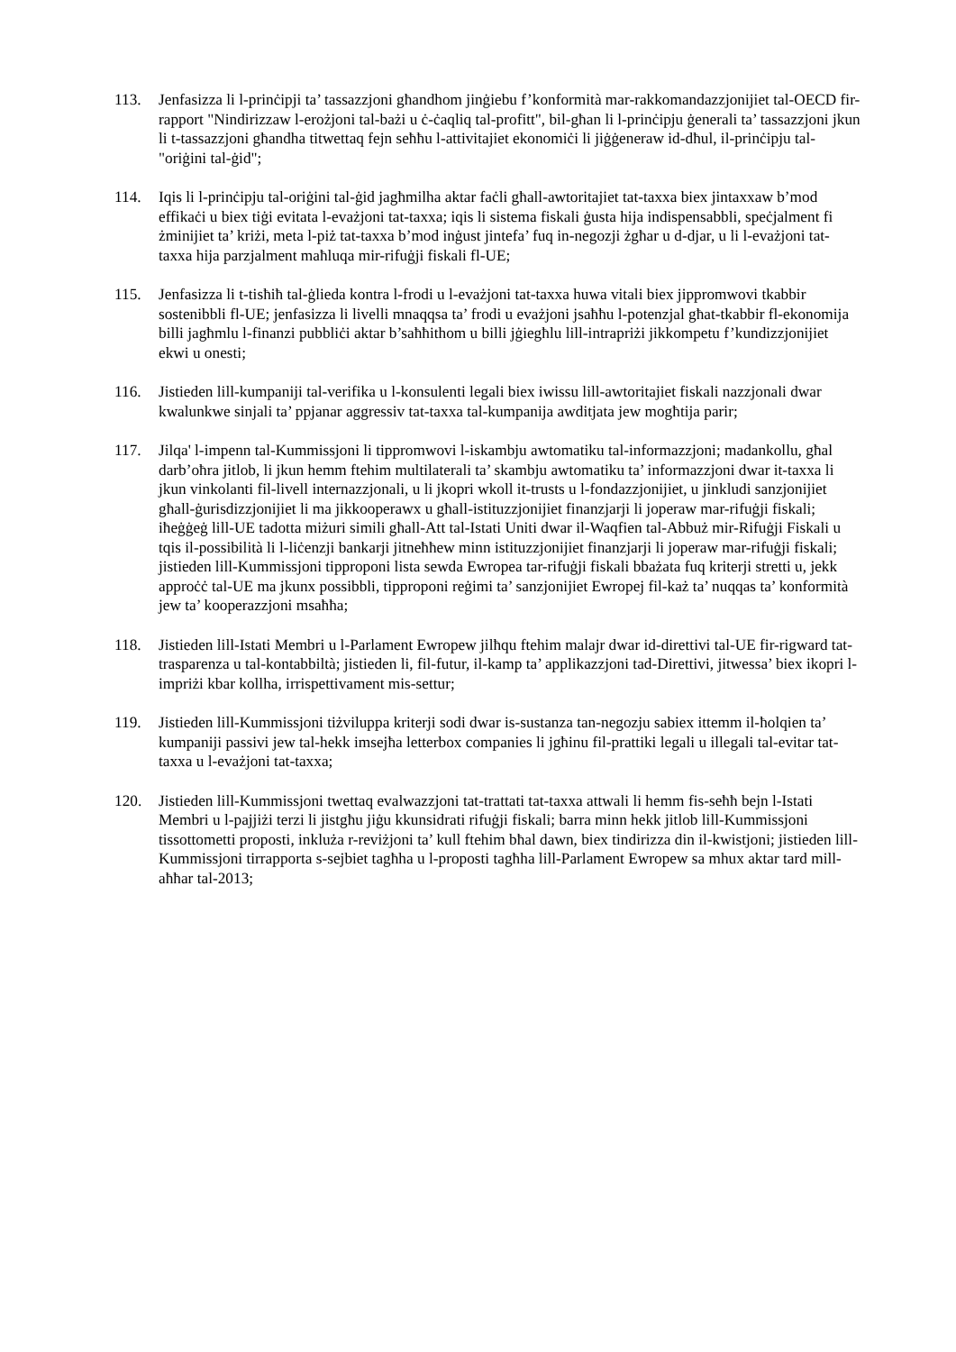113. Jenfasizza li l-prinċipji ta’ tassazzjoni għandhom jinġiebu f’konformità mar-rakkomandazzjonijiet tal-OECD fir-rapport "Nindirizzaw l-erożjoni tal-bażi u ċ-ċaqliq tal-profitt", bil-għan li l-prinċipju ġenerali ta’ tassazzjoni jkun li t-tassazzjoni għandha titwettaq fejn seħħu l-attivitajiet ekonomiċi li jiġġeneraw id-dħul, il-prinċipju tal-"oriġini tal-ġid";
114. Iqis li l-prinċipju tal-oriġini tal-ġid jagħmilha aktar faċli għall-awtoritajiet tat-taxxa biex jintaxxaw b’mod effikaċi u biex tiġi evitata l-evażjoni tat-taxxa; iqis li sistema fiskali ġusta hija indispensabbli, speċjalment fi żminijiet ta’ kriżi, meta l-piż tat-taxxa b’mod inġust jintefa’ fuq in-negozji żgħar u d-djar, u li l-evażjoni tat-taxxa hija parzjalment maħluqa mir-rifuġji fiskali fl-UE;
115. Jenfasizza li t-tisħiħ tal-ġlieda kontra l-frodi u l-evażjoni tat-taxxa huwa vitali biex jippromwovi tkabbir sostenibbli fl-UE; jenfasizza li livelli mnaqqsa ta’ frodi u evażjoni jsaħħu l-potenzjal għat-tkabbir fl-ekonomija billi jagħmlu l-finanzi pubbliċi aktar b’saħħithom u billi jġiegħlu lill-intrapriżi jikkompetu f’kundizzjonijiet ekwi u onesti;
116. Jistieden lill-kumpaniji tal-verifika u l-konsulenti legali biex iwissu lill-awtoritajiet fiskali nazzjonali dwar kwalunkwe sinjali ta’ ppjanar aggressiv tat-taxxa tal-kumpanija awditjata jew mogħtija parir;
117. Jilqa' l-impenn tal-Kummissjoni li tippromwovi l-iskambju awtomatiku tal-informazzjoni; madankollu, għal darb’oħra jitlob, li jkun hemm ftehim multilaterali ta’ skambju awtomatiku ta’ informazzjoni dwar it-taxxa li jkun vinkolanti fil-livell internazzjonali, u li jkopri wkoll it-trusts u l-fondazzjonijiet, u jinkludi sanzjonijiet għall-ġurisdizzjonijiet li ma jikkooperawx u għall-istituzzjonijiet finanzjarji li joperaw mar-rifuġji fiskali; iħeġġeġ lill-UE tadotta miżuri simili għall-Att tal-Istati Uniti dwar il-Waqfien tal-Abbuż mir-Rifuġji Fiskali u tqis il-possibilità li l-liċenzji bankarji jitneħħew minn istituzzjonijiet finanzjarji li joperaw mar-rifuġji fiskali; jistieden lill-Kummissjoni tipproponi lista sewda Ewropea tar-rifuġji fiskali bbażata fuq kriterji stretti u, jekk approċċ tal-UE ma jkunx possibbli, tipproponi reġimi ta’ sanzjonijiet Ewropej fil-każ ta’ nuqqas ta’ konformità jew ta’ kooperazzjoni msaħħa;
118. Jistieden lill-Istati Membri u l-Parlament Ewropew jilħqu ftehim malajr dwar id-direttivi tal-UE fir-rigward tat-trasparenza u tal-kontabbiltà; jistieden li, fil-futur, il-kamp ta’ applikazzjoni tad-Direttivi, jitwessa’ biex ikopri l-impriżi kbar kollha, irrispettivament mis-settur;
119. Jistieden lill-Kummissjoni tiżviluppa kriterji sodi dwar is-sustanza tan-negozju sabiex ittemm il-ħolqien ta’ kumpaniji passivi jew tal-hekk imsejħa letterbox companies li jgħinu fil-prattiki legali u illegali tal-evitar tat-taxxa u l-evażjoni tat-taxxa;
120. Jistieden lill-Kummissjoni twettaq evalwazzjoni tat-trattati tat-taxxa attwali li hemm fis-seħħ bejn l-Istati Membri u l-pajjiżi terzi li jistgħu jiġu kkunsidrati rifuġji fiskali; barra minn hekk jitlob lill-Kummissjoni tissottometti proposti, inkluża r-reviżjoni ta’ kull ftehim bħal dawn, biex tindirizza din il-kwistjoni; jistieden lill-Kummissjoni tirrapporta s-sejbiet tagħha u l-proposti tagħha lill-Parlament Ewropew sa mhux aktar tard mill-aħħar tal-2013;